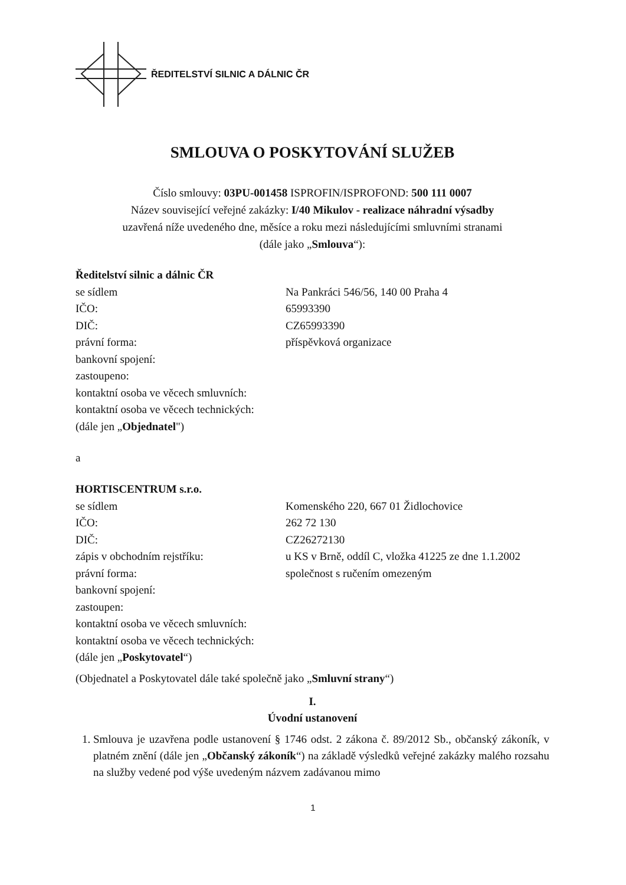ŘEDITELSTVÍ SILNIC A DÁLNIC ČR
SMLOUVA O POSKYTOVÁNÍ SLUŽEB
Číslo smlouvy: 03PU-001458 ISPROFIN/ISPROFOND: 500 111 0007
Název související veřejné zakázky: I/40 Mikulov - realizace náhradní výsadby
uzavřená níže uvedeného dne, měsíce a roku mezi následujícími smluvními stranami
(dále jako „Smlouva“):
Ředitelství silnic a dálnic ČR
se sídlem Na Pankráci 546/56, 140 00 Praha 4
IČO: 65993390
DIČ: CZ65993390
právní forma: příspěvková organizace
bankovní spojení:
zastoupeno:
kontaktní osoba ve věcech smluvních:
kontaktní osoba ve věcech technických:
(dále jen „Objednatel")
a
HORTISCENTRUM s.r.o.
se sídlem Komenského 220, 667 01 Židlochovice
IČO: 262 72 130
DIČ: CZ26272130
zápis v obchodním rejstříku: u KS v Brně, oddíl C, vložka 41225 ze dne 1.1.2002
právní forma: společnost s ručením omezeným
bankovní spojení:
zastoupen:
kontaktní osoba ve věcech smluvních:
kontaktní osoba ve věcech technických:
(dále jen „Poskytovatel“)
(Objednatel a Poskytovatel dále také společně jako „Smluvní strany“)
I.
Úvodní ustanovení
1. Smlouva je uzavřena podle ustanovení § 1746 odst. 2 zákona č. 89/2012 Sb., občanský zákoník, v platném znění (dále jen „Občanský zákoník“) na základě výsledků veřejné zakázky malého rozsahu na služby vedené pod výše uvedeným názvem zadávanou mimo
1